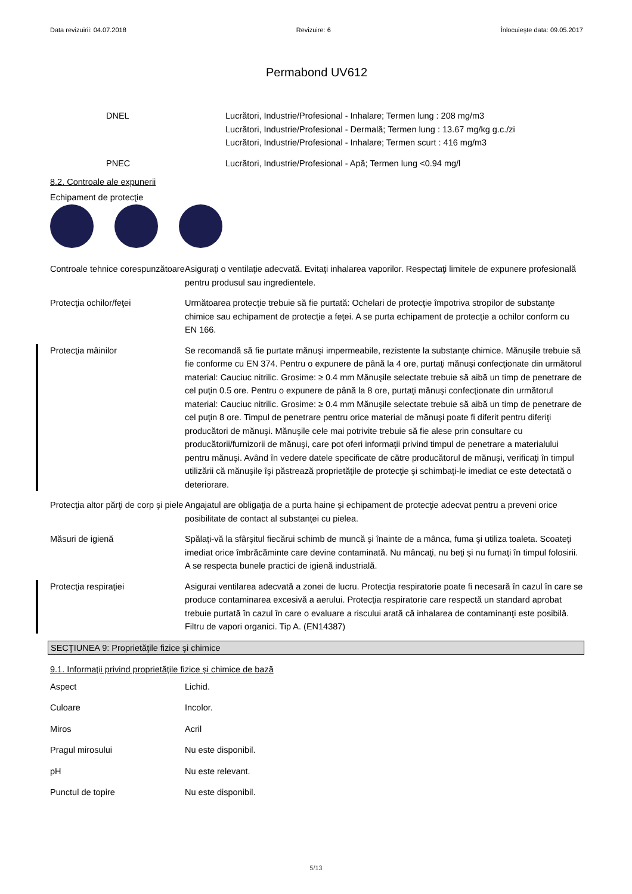Data revizuirii: 04.07.2018 Revizuire: 6 Înlocuieşte data: 09.05.2017
Permabond UV612
DNEL Lucrători, Industrie/Profesional - Inhalare; Termen lung : 208 mg/m3
Lucrători, Industrie/Profesional - Dermală; Termen lung : 13.67 mg/kg g.c./zi
Lucrători, Industrie/Profesional - Inhalare; Termen scurt : 416 mg/m3
PNEC Lucrători, Industrie/Profesional - Apă; Termen lung <0.94 mg/l
8.2. Controale ale expunerii
Echipament de protecţie
Controale tehnice corespunzătoare
Asiguraţi o ventilaţie adecvată. Evitaţi inhalarea vaporilor. Respectaţi limitele de expunere profesională pentru produsul sau ingredientele.
Protecţia ochilor/feţei Următoarea protecţie trebuie să fie purtată: Ochelari de protecţie împotriva stropilor de substanţe chimice sau echipament de protecţie a feţei. A se purta echipament de protecţie a ochilor conform cu EN 166.
Protecţia mâinilor Se recomandă să fie purtate mănuşi impermeabile, rezistente la substanţe chimice. Mănuşile trebuie să fie conforme cu EN 374. Pentru o expunere de până la 4 ore, purtaţi mănuşi confecţionate din următorul material: Cauciuc nitrilic. Grosime: ≥ 0.4 mm Mănuşile selectate trebuie să aibă un timp de penetrare de cel puţin 0.5 ore. Pentru o expunere de până la 8 ore, purtaţi mănuşi confecţionate din următorul material: Cauciuc nitrilic. Grosime: ≥ 0.4 mm Mănuşile selectate trebuie să aibă un timp de penetrare de cel puţin 8 ore. Timpul de penetrare pentru orice material de mănuşi poate fi diferit pentru diferiţi producători de mănuşi. Mănuşile cele mai potrivite trebuie să fie alese prin consultare cu producătorii/furnizorii de mănuşi, care pot oferi informaţii privind timpul de penetrare a materialului pentru mănuşi. Având în vedere datele specificate de către producătorul de mănuşi, verificaţi în timpul utilizării că mănuşile îşi păstrează proprietăţile de protecţie şi schimbaţi-le imediat ce este detectată o deteriorare.
Protecţia altor părţi de corp şi piele
Angajatul are obligaţia de a purta haine şi echipament de protecţie adecvat pentru a preveni orice posibilitate de contact al substanţei cu pielea.
Măsuri de igienă Spălaţi-vă la sfârşitul fiecărui schimb de muncă şi înainte de a mânca, fuma şi utiliza toaleta. Scoateţi imediat orice îmbrăcăminte care devine contaminată. Nu mâncaţi, nu beţi şi nu fumaţi în timpul folosirii. A se respecta bunele practici de igienă industrială.
Protecţia respiraţiei Asigurai ventilarea adecvată a zonei de lucru. Protecţia respiratorie poate fi necesară în cazul în care se produce contaminarea excesivă a aerului. Protecţia respiratorie care respectă un standard aprobat trebuie purtată în cazul în care o evaluare a riscului arată că inhalarea de contaminanţi este posibilă. Filtru de vapori organici. Tip A. (EN14387)
SECŢIUNEA 9: Proprietăţile fizice şi chimice
9.1. Informaţii privind proprietăţile fizice şi chimice de bază
Aspect Lichid.
Culoare Incolor.
Miros Acril
Pragul mirosului Nu este disponibil.
pH Nu este relevant.
Punctul de topire Nu este disponibil.
5/13